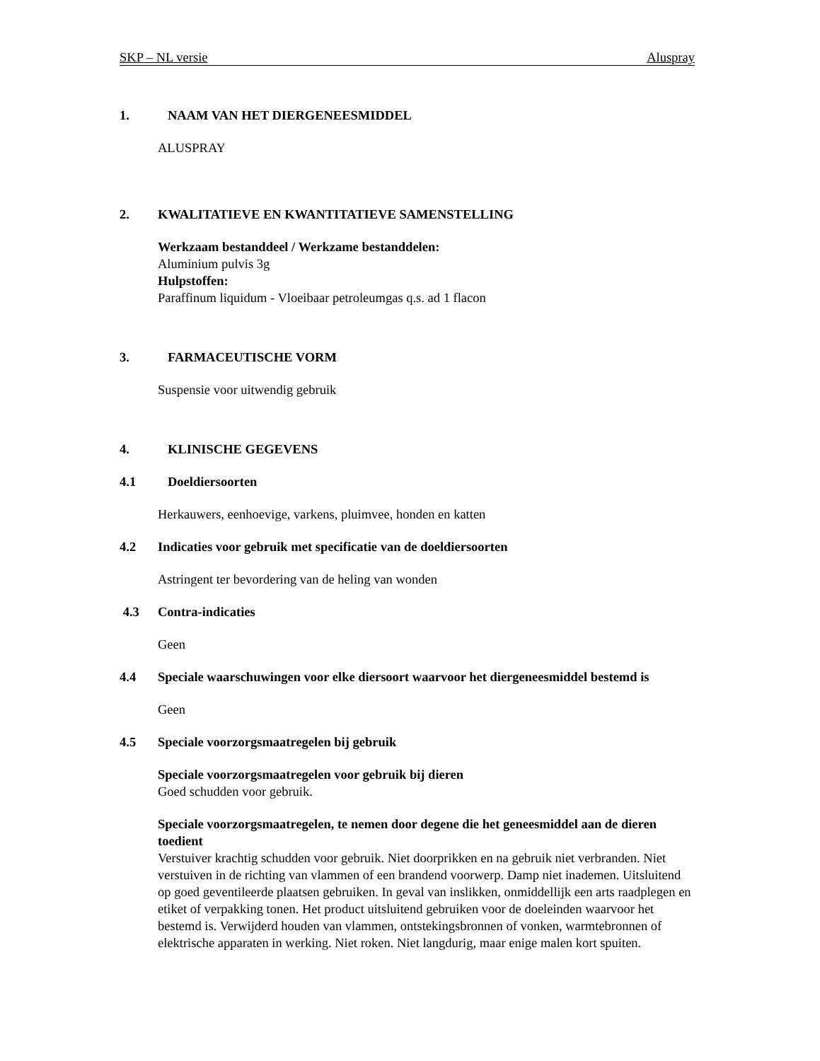SKP – NL versie Aluspray
1. NAAM VAN HET DIERGENEESMIDDEL
ALUSPRAY
2. KWALITATIEVE EN KWANTITATIEVE SAMENSTELLING
Werkzaam bestanddeel / Werkzame bestanddelen:
Aluminium pulvis 3g
Hulpstoffen:
Paraffinum liquidum - Vloeibaar petroleumgas q.s. ad 1 flacon
3. FARMACEUTISCHE VORM
Suspensie voor uitwendig gebruik
4. KLINISCHE GEGEVENS
4.1 Doeldiersoorten
Herkauwers, eenhoevige, varkens, pluimvee, honden en katten
4.2 Indicaties voor gebruik met specificatie van de doeldiersoorten
Astringent ter bevordering van de heling van wonden
4.3 Contra-indicaties
Geen
4.4 Speciale waarschuwingen voor elke diersoort waarvoor het diergeneesmiddel bestemd is
Geen
4.5 Speciale voorzorgsmaatregelen bij gebruik
Speciale voorzorgsmaatregelen voor gebruik bij dieren
Goed schudden voor gebruik.
Speciale voorzorgsmaatregelen, te nemen door degene die het geneesmiddel aan de dieren toedient
Verstuiver krachtig schudden voor gebruik. Niet doorprikken en na gebruik niet verbranden. Niet verstuiven in de richting van vlammen of een brandend voorwerp. Damp niet inademen. Uitsluitend op goed geventileerde plaatsen gebruiken. In geval van inslikken, onmiddellijk een arts raadplegen en etiket of verpakking tonen. Het product uitsluitend gebruiken voor de doeleinden waarvoor het bestemd is. Verwijderd houden van vlammen, ontstekingsbronnen of vonken, warmtebronnen of elektrische apparaten in werking. Niet roken. Niet langdurig, maar enige malen kort spuiten.